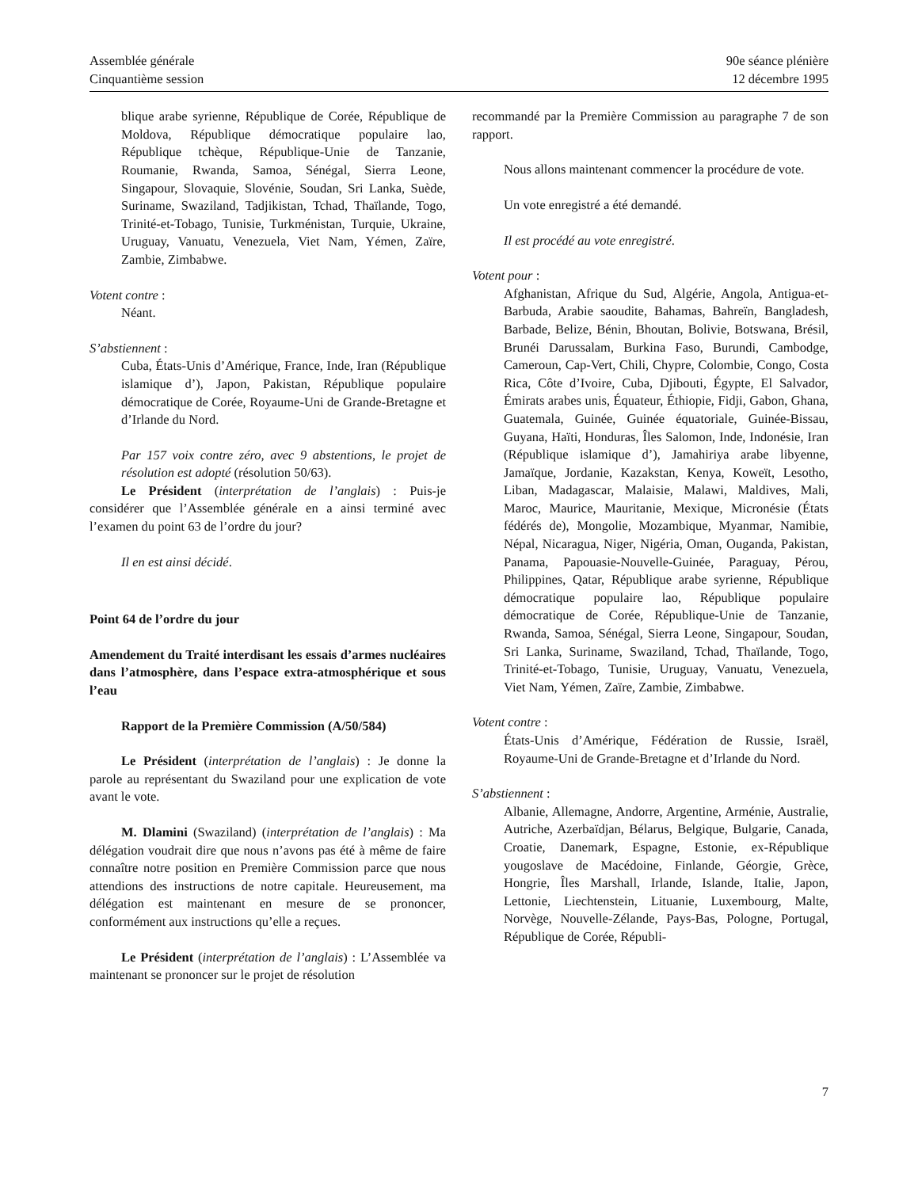Assemblée générale
Cinquantième session
90e séance plénière
12 décembre 1995
blique arabe syrienne, République de Corée, République de Moldova, République démocratique populaire lao, République tchèque, République-Unie de Tanzanie, Roumanie, Rwanda, Samoa, Sénégal, Sierra Leone, Singapour, Slovaquie, Slovénie, Soudan, Sri Lanka, Suède, Suriname, Swaziland, Tadjikistan, Tchad, Thaïlande, Togo, Trinité-et-Tobago, Tunisie, Turkménistan, Turquie, Ukraine, Uruguay, Vanuatu, Venezuela, Viet Nam, Yémen, Zaïre, Zambie, Zimbabwe.
Votent contre :
Néant.
S’abstiennent :
Cuba, États-Unis d’Amérique, France, Inde, Iran (République islamique d’), Japon, Pakistan, République populaire démocratique de Corée, Royaume-Uni de Grande-Bretagne et d’Irlande du Nord.
Par 157 voix contre zéro, avec 9 abstentions, le projet de résolution est adopté (résolution 50/63).
Le Président (interprétation de l’anglais) : Puis-je considérer que l’Assemblée générale en a ainsi terminé avec l’examen du point 63 de l’ordre du jour?
Il en est ainsi décidé.
Point 64 de l’ordre du jour
Amendement du Traité interdisant les essais d’armes nucléaires dans l’atmosphère, dans l’espace extra-atmosphérique et sous l’eau
Rapport de la Première Commission (A/50/584)
Le Président (interprétation de l’anglais) : Je donne la parole au représentant du Swaziland pour une explication de vote avant le vote.
M. Dlamini (Swaziland) (interprétation de l’anglais) : Ma délégation voudrait dire que nous n’avons pas été à même de faire connaître notre position en Première Commission parce que nous attendions des instructions de notre capitale. Heureusement, ma délégation est maintenant en mesure de se prononcer, conformément aux instructions qu’elle a reçues.
Le Président (interprétation de l’anglais) : L’Assemblée va maintenant se prononcer sur le projet de résolution
recommandé par la Première Commission au paragraphe 7 de son rapport.
Nous allons maintenant commencer la procédure de vote.
Un vote enregistré a été demandé.
Il est procédé au vote enregistré.
Votent pour :
Afghanistan, Afrique du Sud, Algérie, Angola, Antigua-et-Barbuda, Arabie saoudite, Bahamas, Bahreïn, Bangladesh, Barbade, Belize, Bénin, Bhoutan, Bolivie, Botswana, Brésil, Brunéi Darussalam, Burkina Faso, Burundi, Cambodge, Cameroun, Cap-Vert, Chili, Chypre, Colombie, Congo, Costa Rica, Côte d’Ivoire, Cuba, Djibouti, Égypte, El Salvador, Émirats arabes unis, Équateur, Éthiopie, Fidji, Gabon, Ghana, Guatemala, Guinée, Guinée équatoriale, Guinée-Bissau, Guyana, Haïti, Honduras, Îles Salomon, Inde, Indonésie, Iran (République islamique d’), Jamahiriya arabe libyenne, Jamaïque, Jordanie, Kazakstan, Kenya, Koweït, Lesotho, Liban, Madagascar, Malaisie, Malawi, Maldives, Mali, Maroc, Maurice, Mauritanie, Mexique, Micronésie (États fédérés de), Mongolie, Mozambique, Myanmar, Namibie, Népal, Nicaragua, Niger, Nigéria, Oman, Ouganda, Pakistan, Panama, Papouasie-Nouvelle-Guinée, Paraguay, Pérou, Philippines, Qatar, République arabe syrienne, République démocratique populaire lao, République populaire démocratique de Corée, République-Unie de Tanzanie, Rwanda, Samoa, Sénégal, Sierra Leone, Singapour, Soudan, Sri Lanka, Suriname, Swaziland, Tchad, Thaïlande, Togo, Trinité-et-Tobago, Tunisie, Uruguay, Vanuatu, Venezuela, Viet Nam, Yémen, Zaïre, Zambie, Zimbabwe.
Votent contre :
États-Unis d’Amérique, Fédération de Russie, Israël, Royaume-Uni de Grande-Bretagne et d’Irlande du Nord.
S’abstiennent :
Albanie, Allemagne, Andorre, Argentine, Arménie, Australie, Autriche, Azerbaïdjan, Bélarus, Belgique, Bulgarie, Canada, Croatie, Danemark, Espagne, Estonie, ex-République yougoslave de Macédoine, Finlande, Géorgie, Grèce, Hongrie, Îles Marshall, Irlande, Islande, Italie, Japon, Lettonie, Liechtenstein, Lituanie, Luxembourg, Malte, Norvège, Nouvelle-Zélande, Pays-Bas, Pologne, Portugal, République de Corée, Républi-
7